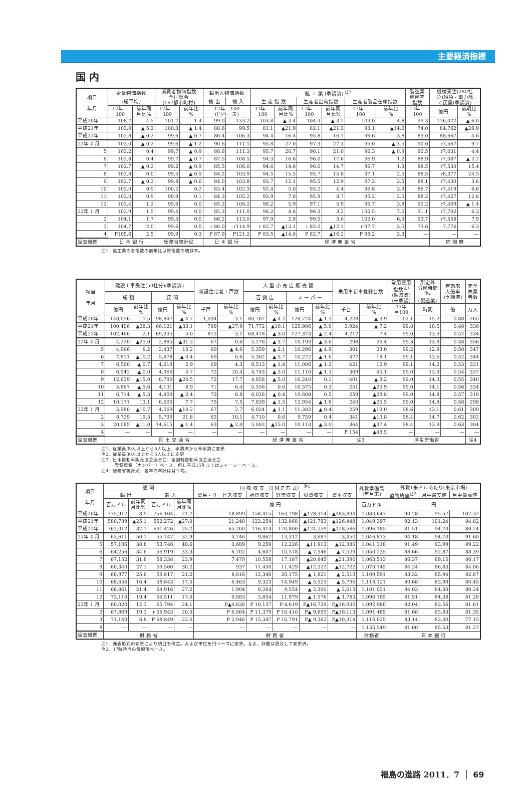主要経済指標
国 内
| 項目 年月 | 企業物価指数 | | 消費者物価指数 全国総合 (167都市町村) | | 輸出入物価指数 | | 鉱 工 業 (季調済) <sup>注1</sup> | | | | | | 製造業 稼働率 指数 | 機械受注(280社 分)船舶・電力除 く民需(季調済) | |
| --- | --- | --- | --- | --- | --- | --- | --- | --- | --- | --- | --- | --- | --- | --- | --- |
| | (総平均) | | | | 輸 出 | 輸 入 | 生 産 指 数 | | 生産者出荷指数 | | 生産者製品在庫指数 | | | | |
| | 17年＝ 100 | 前年同 月比% | 17年＝ 100 | 前年比 % | 17年＝100 (円ベース) | | 17年＝ 100 | 前年同 月比% | 17年＝ 100 | 前年同 月比% | 17年＝ 100 | 前年比 % | 17年＝ 100 | 億円 | 前期比 % |
| 平成20年 | 108.7 | 4.5 | 101.7 | 1.4 | 99.0 | 133.2 | 103.8 | ▲ 3.4 | 104.3 | ▲ 3.2 | 109.0 | 4.8 | 99.3 | 116,022 | ▲ 6.0 |
| 平成21年 | 103.0 | ▲ 5.2 | 100.3 | ▲ 1.4 | 88.6 | 99.5 | 81.1 | ▲21.9 | 82.1 | ▲21.3 | 93.1 | ▲14.6 | 74.0 | 84,762 | ▲26.9 |
| 平成22年 | 102.8 | ▲ 0.2 | 99.6 | ▲ 0.7 | 86.4 | 106.3 | 94.4 | 16.4 | 95.8 | 16.7 | 96.6 | 3.8 | 89.0 | 88,667 | 4.6 |
| 22年 4 月 | 103.0 | ▲ 0.2 | 99.6 | ▲ 1.2 | 90.6 | 111.1 | 95.8 | 27.0 | 97.3 | 27.3 | 95.0 | ▲ 3.5 | 90.0 | r7,567 | 9.7 |
| 5 | 103.2 | 0.4 | 99.7 | ▲ 0.9 | 88.6 | 111.3 | 95.7 | 20.7 | 96.1 | 21.0 | 96.3 | ▲ 0.9 | 90.5 | r7,031 | 4.4 |
| 6 | 102.8 | 0.4 | 99.7 | ▲ 0.7 | 87.5 | 108.5 | 94.3 | 16.6 | 96.0 | 17.6 | 96.9 | 1.2 | 88.9 | r7,087 | ▲ 2.2 |
| 7 | 102.7 | ▲ 0.2 | 99.2 | ▲ 0.9 | 85.5 | 106.0 | 94.6 | 14.6 | 96.0 | 14.7 | 96.7 | 1.3 | 88.5 | r7,530 | 15.4 |
| 8 | 102.8 | 0.0 | 99.5 | ▲ 0.9 | 84.2 | 103.9 | 94.5 | 15.5 | 95.7 | 15.8 | 97.1 | 2.5 | 88.5 | r8,377 | 24.5 |
| 9 | 102.7 | ▲ 0.2 | 99.8 | ▲ 0.6 | 84.0 | 103.8 | 93.7 | 12.1 | 95.5 | 12.9 | 97.3 | 3.5 | 88.1 | r7,430 | 3.6 |
| 10 | 103.0 | 0.9 | 100.2 | 0.2 | 83.4 | 102.3 | 92.4 | 5.0 | 93.2 | 4.4 | 96.8 | 3.9 | 86.7 | r7,419 | 6.6 |
| 11 | 103.0 | 0.9 | 99.9 | 0.1 | 84.3 | 105.2 | 93.9 | 7.0 | 95.9 | 8.7 | 95.2 | 2.0 | 88.2 | r7,427 | 12.8 |
| 12 | 103.4 | 1.2 | 99.6 | 0.0 | 85.2 | 108.2 | 96.2 | 5.9 | 97.1 | 5.9 | 96.7 | 3.8 | 90.2 | r7,409 | ▲ 1.4 |
| 23年 1 月 | 103.9 | 1.5 | 99.4 | 0.0 | 85.3 | 111.0 | 96.2 | 4.6 | 96.3 | 3.2 | 100.5 | 7.0 | 91.1 | r7,702 | 6.3 |
| 2 | 104.1 | 1.7 | 99.3 | 0.0 | 86.2 | 113.0 | 97.9 | 2.9 | 99.5 | 3.6 | 102.0 | 6.9 | 93.7 | r7,558 | 7.9 |
| 3 | 104.7 | 2.0 | 99.6 | 0.0 | r 86.0 | r114.9 | r 82.7 | ▲13.1 | r 85.0 | ▲12.1 | r 97.7 | 3.5 | 73.6 | 7,776 | 6.3 |
| 4 | P105.6 | 2.5 | 99.9 | 0.3 | P 87.9 | P121.2 | P 83.5 | ▲14.0 | P 82.7 | ▲16.2 | P 98.2 | 3.3 | — | — | — |
| 調査機関 | 日 本 銀 行 | | 総務省統計局 | | 日 本 銀 行 | | 経 済 産 業 省 | | | | | | | 内 閣 府 | |
注1．鉱工業の各指数の前年比は原指数の増減率。
| 項目 年月 | 建設工事受注(50社分)(季調済) | | | | 新設住宅着工戸数 | | 大 型 小 売 店 販 売 額 | | | | 乗用車新車登録台数 | | 常用雇用 指数<sup>注1</sup> (製造業) (未季調) | 所定外 労働時間 <sup>注2</sup> (製造業) | 有効求 人倍率 (季調済) | 完全 失業 者数 |
| --- | --- | --- | --- | --- | --- | --- | --- | --- | --- | --- | --- | --- | --- | --- | --- | --- |
| | 総 額 | | 民 間 | | | | 百 貨 店 | | ス ー パ ー | | | | | | | |
| | 億円 | 前年比 % | 億円 | 前年比 % | 千戸 | 前年比 % | 億円 | 前年比 % | 億円 | 前年比 % | 千台 | 前年比 % | 17年 ＝100 | 時間 | 倍 | 万人 |
| 平成20年 | 140,056 | 1.5 | 98,847 | ▲ 4.7 | 1,094 | 3.1 | 80,787 | ▲ 4.2 | 128,724 | ▲ 1.3 | 4,228 | ▲ 3.9 | 102.1 | 15.2 | 0.88 | 265 |
| 平成21年 | 100,406 | ▲28.3 | 66,121 | ▲33.1 | 788 | ▲27.9 | 71,772 | ▲10.1 | 125,986 | ▲ 5.0 | 3,924 | ▲ 7.2 | 99.8 | 10.5 | 0.48 | 336 |
| 平成22年 | 102,466 | 2.1 | 69,435 | 5.0 | 813 | 3.1 | 68,418 | ▲ 3.0 | 127,373 | ▲ 2.4 | 4,212 | 7.4 | 99.0 | 13.9 | 0.52 | 334 |
| 22年 4 月 | 4,220 | ▲25.0 | 2,885 | ▲31.3 | 67 | 0.6 | 5,276 | ▲ 3.7 | 10,193 | ▲ 3.6 | 298 | 26.4 | 99.3 | 13.8 | 0.48 | 356 |
| 5 | 4,966 | 9.2 | 3,437 | 10.2 | 60 | ▲ 4.6 | 5,359 | ▲ 2.1 | 10,296 | ▲ 4.9 | 301 | 23.0 | 99.2 | 12.9 | 0.50 | 347 |
| 6 | 7,811 | ▲10.2 | 5,478 | ▲ 0.4 | 69 | 0.6 | 5,362 | ▲ 5.7 | 10,272 | ▲ 1.6 | 377 | 18.1 | 99.1 | 13.6 | 0.52 | 344 |
| 7 | 6,560 | ▲ 0.7 | 4,619 | 2.9 | 69 | 4.3 | 6,513 | ▲ 1.4 | 11,006 | ▲ 1.2 | 421 | 12.9 | 99.1 | 14.2 | 0.53 | 331 |
| 8 | 6,942 | ▲ 0.0 | 4,966 | 4.7 | 72 | 20.4 | 4,743 | ▲ 3.0 | 11,110 | ▲ 1.3 | 369 | 40.1 | 99.0 | 13.9 | 0.54 | 337 |
| 9 | 12,639 | ▲15.0 | 8,790 | ▲20.5 | 72 | 17.7 | 4,858 | ▲ 5.0 | 10,240 | 0.1 | 401 | ▲ 3.2 | 99.0 | 14.3 | 0.55 | 340 |
| 10 | 5,867 | ▲ 5.6 | 4,131 | 8.9 | 71 | 6.4 | 5,556 | 0.6 | 10,575 | 0.3 | 251 | ▲25.9 | 99.0 | 14.1 | 0.56 | 334 |
| 11 | 6,714 | ▲ 5.3 | 4,409 | ▲ 2.4 | 73 | 6.8 | 6,026 | ▲ 0.4 | 10,608 | 0.5 | 259 | ▲29.8 | 99.0 | 14.8 | 0.57 | 318 |
| 12 | 10,171 | 13.1 | 6,605 | 7.7 | 75 | 7.5 | 7,839 | ▲ 1.5 | 12,954 | ▲ 1.8 | 240 | ▲25.5 | 99.0 | 14.8 | 0.58 | 298 |
| 23年 1 月 | 5,980 | ▲10.7 | 4,069 | ▲10.2 | 67 | 2.7 | 6,024 | ▲ 1.1 | 11,382 | ▲ 0.4 | 259 | ▲19.0 | 98.6 | 13.1 | 0.61 | 309 |
| 2 | 8,729 | 19.5 | 5,799 | 21.8 | 62 | 10.1 | 4,710 | 0.6 | 9,759 | 0.4 | 341 | ▲13.8 | 98.4 | 14.7 | 0.62 | 302 |
| 3 | 20,085 | ▲11.0 | 14,615 | ▲ 1.4 | 63 | ▲ 2.4 | 5,002 | ▲15.0 | 10,113 | ▲ 3.0 | 364 | ▲37.4 | 98.4 | 13.9 | 0.63 | 304 |
| 4 | — | — | — | — | — | — | — | — | — | — | P 154 | ▲48.5 | — | — | — | — |
| 調査機関 | 国 土 交 通 省 | | | | | | 経 済 産 業 省 | | | | 注3 | | 厚生労働省 | | | 注4 |
注1．従業員30人以上から5人以上、季調済から未季調に変更
注2．従業員30人以上から5人以上に変更
注3．日本自動車販売協会連合会、全国軽自動車協会連合会
　　　登録車種（ナンバー）ベース、但し平成15年まではシャーシーベース。
注4．総務省統計局、各年の年計は月平均。
| 項目 年月 | 通 関 | | | | 国 際 収 支 （I M F 方 式） <sup>注1</sup> | | | | | 外貨準備高 (年月末) | 外貨1米ドルあたり(東京市場) | | |
| --- | --- | --- | --- | --- | --- | --- | --- | --- | --- | --- | --- | --- | --- |
| | 輸 出 | | 輸 入 | | 貿易・サービス収支 | 所得収支 | 経常収支 | 投資収支 | 資本収支 | | 直物終値<sup>注2</sup> | 月中最安値 | 月中最高値 |
| | 百万ドル | 前年同 月比% | 百万ドル | 前年同 月比% | 億 円 | | | | | 百万ドル | 円 | | |
| 平成20年 | 775,917 | 8.9 | 756,104 | 21.7 | 18,899 | 158,415 | 163,798 | ▲178,314 | ▲183,894 | 1,030,647 | 90.28 | 95.57 | 107.32 |
| 平成21年 | 580,789 | ▲25.1 | 552,272 | ▲27.0 | 21,248 | 123,254 | 132,868 | ▲121,793 | ▲126,448 | 1,049,397 | 92.13 | 101.24 | 84.82 |
| 平成22年 | 767,012 | 32.1 | 691,426 | 25.2 | 65,200 | 116,414 | 170,800 | ▲124,259 | ▲128,586 | 1,096,185 | 81.51 | 94.70 | 80.24 |
| 22年 4 月 | 63,611 | 50.1 | 55,747 | 32.9 | 4,746 | 9,862 | 13,312 | 3,687 | 3,450 | 1,046,873 | 94.18 | 94.70 | 91.60 |
| 5 | 57,106 | 38.8 | 53,746 | 40.6 | 3,689 | 9,259 | 12,226 | ▲11,913 | ▲12,386 | 1,041,318 | 91.49 | 93.99 | 89.22 |
| 6 | 64,256 | 34.6 | 56,919 | 33.3 | 6,702 | 4,607 | 10,578 | ▲ 7,546 | ▲ 7,529 | 1,050,235 | 88.66 | 92.87 | 88.39 |
| 7 | 67,152 | 31.8 | 58,338 | 23.9 | 7,479 | 10,558 | 17,187 | ▲20,845 | ▲21,396 | 1,063,513 | 86.37 | 89.15 | 86.17 |
| 8 | 60,340 | 27.1 | 59,560 | 30.2 | 937 | 11,450 | 11,429 | ▲12,322 | ▲12,722 | 1,070,145 | 84.24 | 86.83 | 84.06 |
| 9 | 68,977 | 25.6 | 59,817 | 21.2 | 8,616 | 12,346 | 20,175 | ▲ 1,821 | ▲ 2,513 | 1,109,591 | 83.32 | 85.94 | 82.87 |
| 10 | 68,656 | 16.4 | 58,843 | 17.5 | 6,463 | 9,323 | 14,949 | ▲ 5,523 | ▲ 5,796 | 1,118,121 | 80.68 | 83.99 | 80.45 |
| 11 | 66,861 | 21.4 | 64,916 | 27.2 | 1,904 | 8,264 | 9,554 | ▲ 2,300 | ▲ 2,613 | 1,101,031 | 84.03 | 84.30 | 80.24 |
| 12 | 73,110 | 19.4 | 64,511 | 17.0 | 6,883 | 5,854 | 11,979 | ▲ 1,576 | ▲ 1,783 | 1,096,185 | 81.51 | 84.38 | 81.28 |
| 23年 1 月 | 60,020 | 12.3 | 65,794 | 24.1 | P▲4,838 | P 10,137 | P 4,619 | P▲16,739 | P▲16,930 | 1,092,980 | 82.04 | 83.56 | 81.61 |
| 2 | 67,869 | 19.3 | r 59,943 | 20.5 | P 6,864 | P 11,379 | P 16,410 | P▲ 9,655 | P▲10,113 | 1,091,485 | 81.68 | 83.83 | 81.35 |
| 3 | 71,140 | 6.8 | P 68,849 | 22.4 | P 2,946 | P 15,347 | P 16,791 | P▲ 9,362 | P▲10,314 | 1,116,025 | 83.14 | 83.30 | 77.15 |
| 4 | — | — | — | — | — | — | — | — | — | 1,135,549 | 81.60 | 85.53 | 81.27 |
| 調査機関 | 財 務 省 | | | | 財 務 省 | | | | | 財務省 | 日 本 銀 行 | | |
注1．発表形式の変更により項目を改定。および単位を円ベースに変更。なお、計数は遡及して変更済。
注2．17時時点の気配値ベース。
福島の進路 2011．7 69